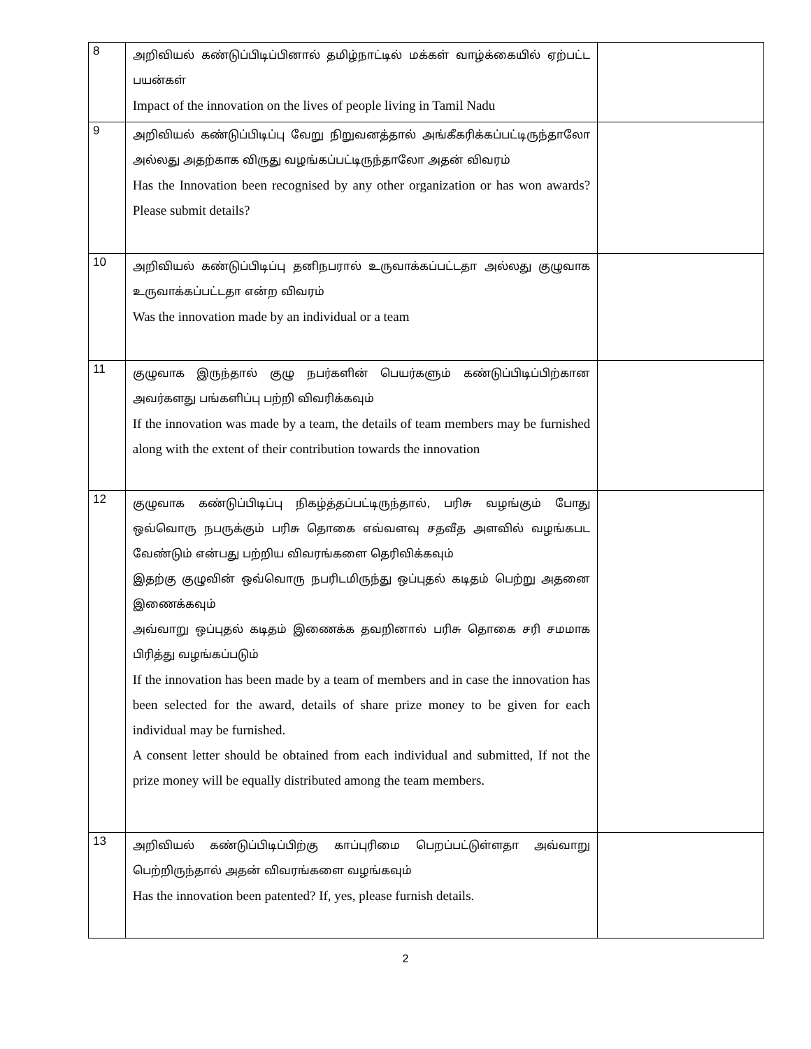| 8 | அறிவியல் கண்டுப்பிடிப்பினால் தமிழ்நாட்டில் மக்கள் வாழ்க்கையில் ஏற்பட்ட பயன்கள் Impact of the innovation on the lives of people living in Tamil Nadu | |
| 9 | அறிவியல் கண்டுப்பிடிப்பு வேறு நிறுவனத்தால் அங்கீகரிக்கப்பட்டிருந்தாலோ அல்லது அதற்காக விருது வழங்கப்பட்டிருந்தாலோ அதன் விவரம் Has the Innovation been recognised by any other organization or has won awards? Please submit details? | |
| 10 | அறிவியல் கண்டுப்பிடிப்பு தனிநபரால் உருவாக்கப்பட்டதா அல்லது குழுவாக உருவாக்கப்பட்டதா என்ற விவரம் Was the innovation made by an individual or a team | |
| 11 | குழுவாக இருந்தால் குழு நபர்களின் பெயர்களும் கண்டுப்பிடிப்பிற்கான அவர்களது பங்களிப்பு பற்றி விவரிக்கவும் If the innovation was made by a team, the details of team members may be furnished along with the extent of their contribution towards the innovation | |
| 12 | குழுவாக கண்டுப்பிடிப்பு நிகழ்த்தப்பட்டிருந்தால், பரிசு வழங்கும் போது ஒவ்வொரு நபருக்கும் பரிசு தொகை எவ்வளவு சதவீத அளவில் வழங்கபட வேண்டும் என்பது பற்றிய விவரங்களை தெரிவிக்கவும் இதற்கு குழுவின் ஒவ்வொரு நபரிடமிருந்து ஒப்புதல் கடிதம் பெற்று அதனை இணைக்கவும் அவ்வாறு ஒப்புதல் கடிதம் இணைக்க தவறினால் பரிசு தொகை சரி சமமாக பிரித்து வழங்கப்படும் If the innovation has been made by a team of members and in case the innovation has been selected for the award, details of share prize money to be given for each individual may be furnished. A consent letter should be obtained from each individual and submitted, If not the prize money will be equally distributed among the team members. | |
| 13 | அறிவியல் கண்டுப்பிடிப்பிற்கு காப்புரிமை பெறப்பட்டுள்ளதா அவ்வாறு பெற்றிருந்தால் அதன் விவரங்களை வழங்கவும் Has the innovation been patented? If, yes, please furnish details. | |
2